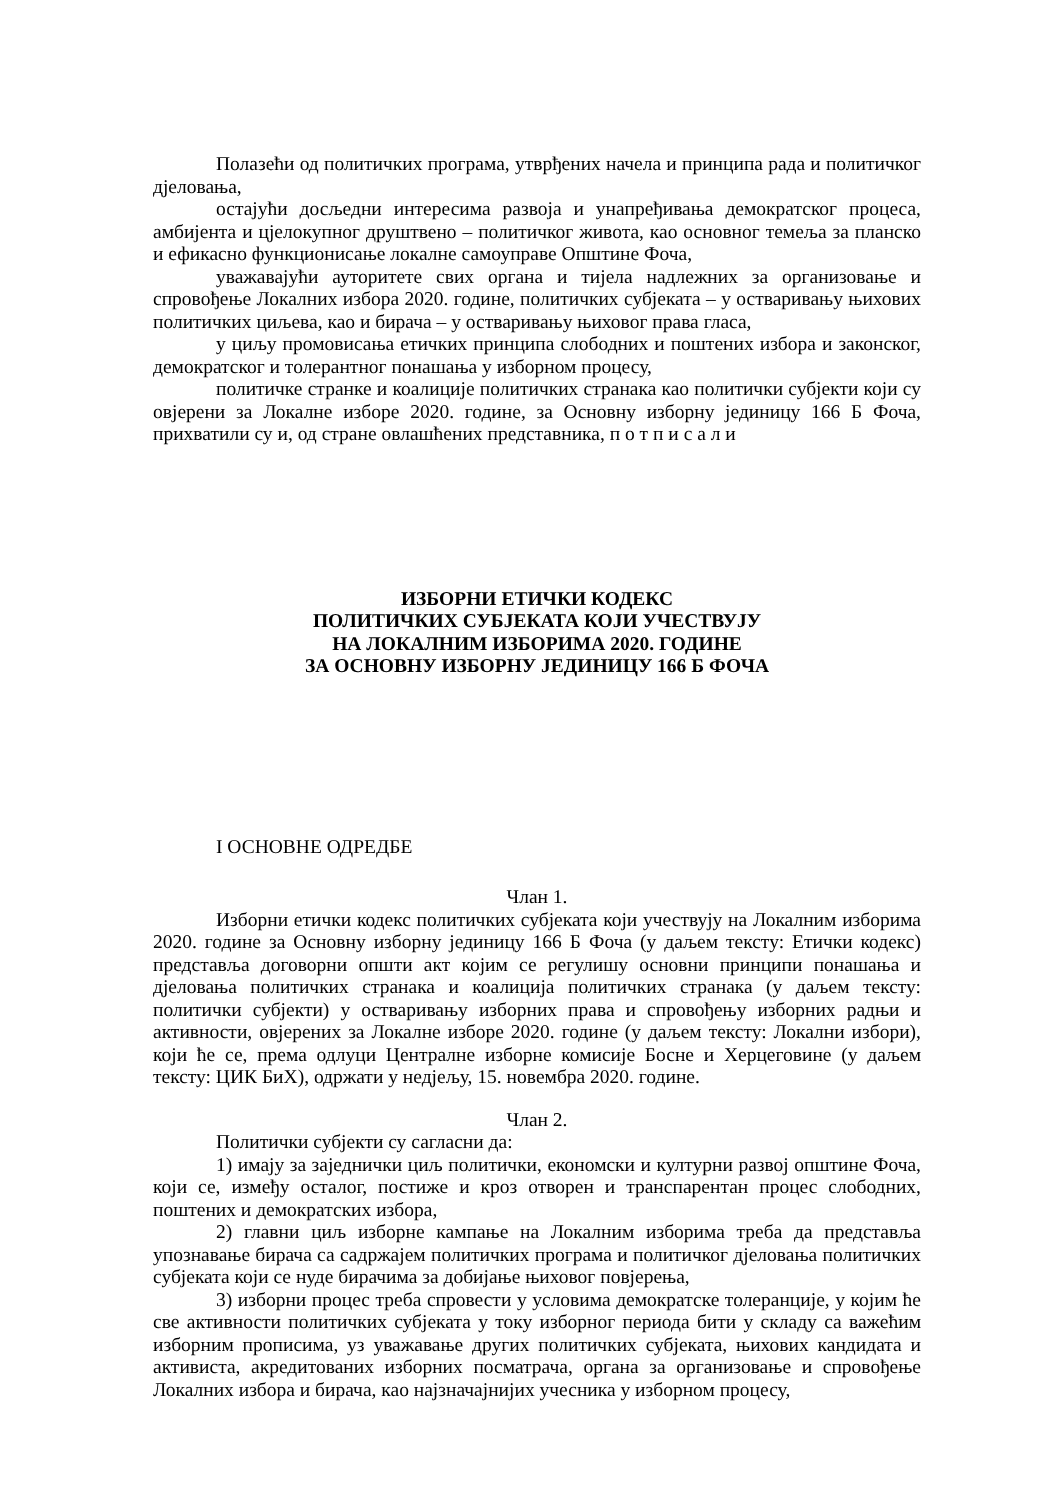Полазећи од политичких програма, утврђених начела и принципа рада и политичког дјеловања,
остајући досљедни интересима развоја и унапређивања демократског процеса, амбијента и цјелокупног друштвено – политичког живота, као основног темеља за планско и ефикасно функционисање локалне самоуправе Општине Фоча,
уважавајући ауторитете свих органа и тијела надлежних за организовање и спровођење Локалних избора 2020. године, политичких субјеката – у остваривању њихових политичких циљева, као и бирача – у остваривању њиховог права гласа,
у циљу промовисања етичких принципа слободних и поштених избора и законског, демократског и толерантног понашања у изборном процесу,
политичке странке и коалиције политичких странака као политички субјекти који су овјерени за Локалне изборе 2020. године, за Основну изборну јединицу 166 Б Фоча, прихватили су и, од стране овлашћених представника, п о т п и с а л и
ИЗБОРНИ ЕТИЧКИ КОДЕКС
ПОЛИТИЧКИХ СУБЈЕКАТА КОЈИ УЧЕСТВУЈУ
НА ЛОКАЛНИМ ИЗБОРИМА 2020. ГОДИНЕ
ЗА ОСНОВНУ ИЗБОРНУ ЈЕДИНИЦУ 166 Б ФОЧА
I ОСНОВНЕ ОДРЕДБЕ
Члан 1.
Изборни етички кодекс политичких субјеката који учествују на Локалним изборима 2020. године за Основну изборну јединицу 166 Б Фоча (у даљем тексту: Етички кодекс) представља договорни општи акт којим се регулишу основни принципи понашања и дјеловања политичких странака и коалиција политичких странака (у даљем тексту: политички субјекти) у остваривању изборних права и спровођењу изборних радњи и активности, овјерених за Локалне изборе 2020. године (у даљем тексту: Локални избори), који ће се, према одлуци Централне изборне комисије Босне и Херцеговине (у даљем тексту: ЦИК БиХ), одржати у недјељу, 15. новембра 2020. године.
Члан 2.
Политички субјекти су сагласни да:
1) имају за заједнички циљ политички, економски и културни развој општине Фоча, који се, између осталог, постиже и кроз отворен и транспарентан процес слободних, поштених и демократских избора,
2) главни циљ изборне кампање на Локалним изборима треба да представља упознавање бирача са садржајем политичких програма и политичког дјеловања политичких субјеката који се нуде бирачима за добијање њиховог повјерења,
3) изборни процес треба спровести у условима демократске толеранције, у којим ће све активности политичких субјеката у току изборног периода бити у складу са важећим изборним прописима, уз уважавање других политичких субјеката, њихових кандидата и активиста, акредитованих изборних посматрача, органа за организовање и спровођење Локалних избора и бирача, као најзначајнијих учесника у изборном процесу,